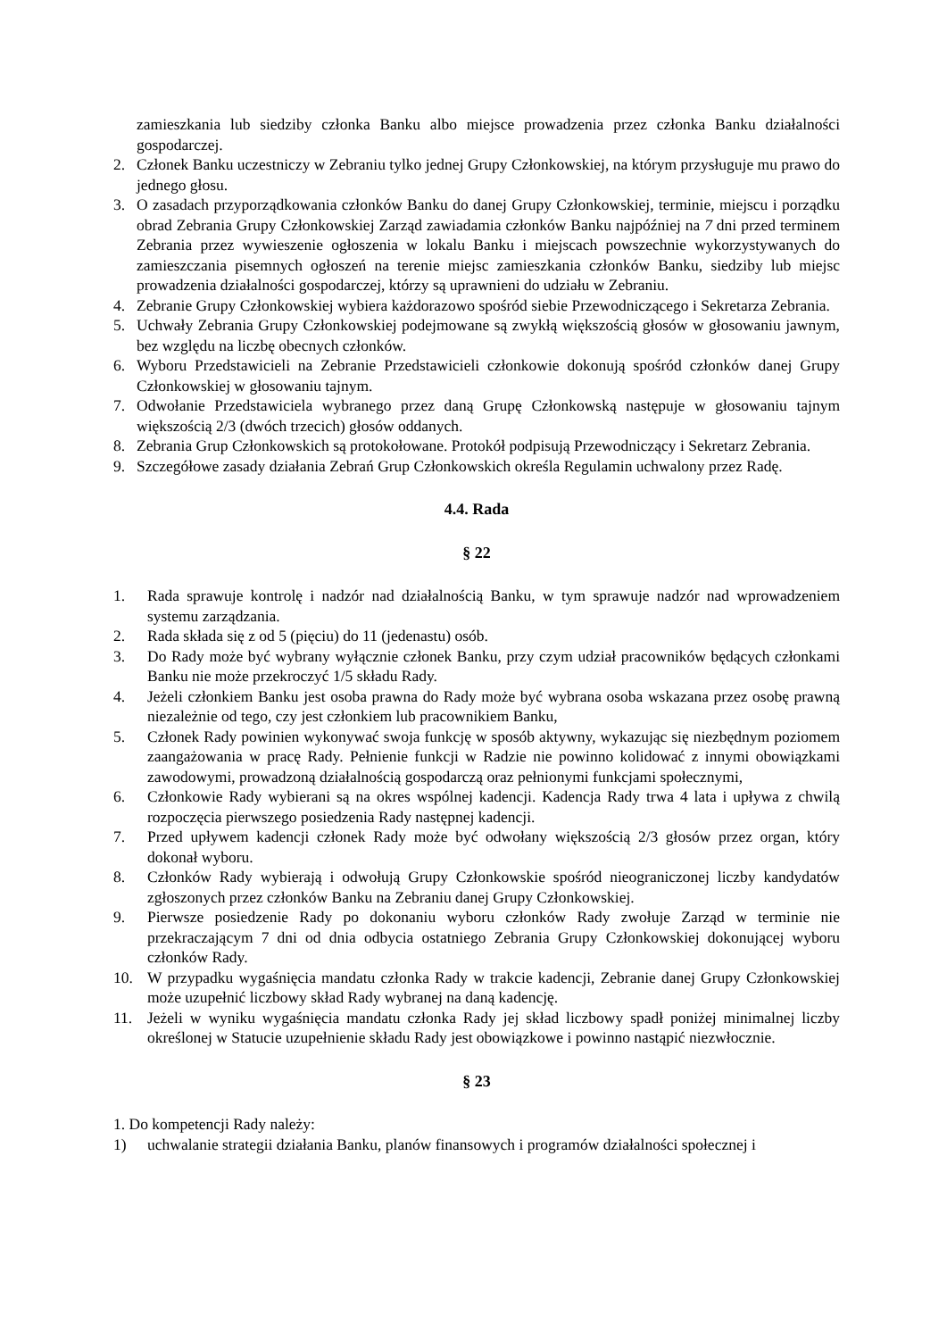zamieszkania lub siedziby członka Banku albo miejsce prowadzenia przez członka Banku działalności gospodarczej.
2. Członek Banku uczestniczy w Zebraniu tylko jednej Grupy Członkowskiej, na którym przysługuje mu prawo do jednego głosu.
3. O zasadach przyporządkowania członków Banku do danej Grupy Członkowskiej, terminie, miejscu i porządku obrad Zebrania Grupy Członkowskiej Zarząd zawiadamia członków Banku najpóźniej na 7 dni przed terminem Zebrania przez wywieszenie ogłoszenia w lokalu Banku i miejscach powszechnie wykorzystywanych do zamieszczania pisemnych ogłoszeń na terenie miejsc zamieszkania członków Banku, siedziby lub miejsc prowadzenia działalności gospodarczej, którzy są uprawnieni do udziału w Zebraniu.
4. Zebranie Grupy Członkowskiej wybiera każdorazowo spośród siebie Przewodniczącego i Sekretarza Zebrania.
5. Uchwały Zebrania Grupy Członkowskiej podejmowane są zwykłą większością głosów w głosowaniu jawnym, bez względu na liczbę obecnych członków.
6. Wyboru Przedstawicieli na Zebranie Przedstawicieli członkowie dokonują spośród członków danej Grupy Członkowskiej w głosowaniu tajnym.
7. Odwołanie Przedstawiciela wybranego przez daną Grupę Członkowską następuje w głosowaniu tajnym większością 2/3 (dwóch trzecich) głosów oddanych.
8. Zebrania Grup Członkowskich są protokołowane. Protokół podpisują Przewodniczący i Sekretarz Zebrania.
9. Szczegółowe zasady działania Zebrań Grup Członkowskich określa Regulamin uchwalony przez Radę.
4.4. Rada
§ 22
1. Rada sprawuje kontrolę i nadzór nad działalnością Banku, w tym sprawuje nadzór nad wprowadzeniem systemu zarządzania.
2. Rada składa się z od 5 (pięciu) do 11 (jedenastu) osób.
3. Do Rady może być wybrany wyłącznie członek Banku, przy czym udział pracowników będących członkami Banku nie może przekroczyć 1/5 składu Rady.
4. Jeżeli członkiem Banku jest osoba prawna do Rady może być wybrana osoba wskazana przez osobę prawną niezależnie od tego, czy jest członkiem lub pracownikiem Banku,
5. Członek Rady powinien wykonywać swoja funkcję w sposób aktywny, wykazując się niezbędnym poziomem zaangażowania w pracę Rady. Pełnienie funkcji w Radzie nie powinno kolidować z innymi obowiązkami zawodowymi, prowadzoną działalnością gospodarczą oraz pełnionymi funkcjami społecznymi,
6. Członkowie Rady wybierani są na okres wspólnej kadencji. Kadencja Rady trwa 4 lata i upływa z chwilą rozpoczęcia pierwszego posiedzenia Rady następnej kadencji.
7. Przed upływem kadencji członek Rady może być odwołany większością 2/3 głosów przez organ, który dokonał wyboru.
8. Członków Rady wybierają i odwołują Grupy Członkowskie spośród nieograniczonej liczby kandydatów zgłoszonych przez członków Banku na Zebraniu danej Grupy Członkowskiej.
9. Pierwsze posiedzenie Rady po dokonaniu wyboru członków Rady zwołuje Zarząd w terminie nie przekraczającym 7 dni od dnia odbycia ostatniego Zebrania Grupy Członkowskiej dokonującej wyboru członków Rady.
10. W przypadku wygaśnięcia mandatu członka Rady w trakcie kadencji, Zebranie danej Grupy Członkowskiej może uzupełnić liczbowy skład Rady wybranej na daną kadencję.
11. Jeżeli w wyniku wygaśnięcia mandatu członka Rady jej skład liczbowy spadł poniżej minimalnej liczby określonej w Statucie uzupełnienie składu Rady jest obowiązkowe i powinno nastąpić niezwłocznie.
§ 23
1. Do kompetencji Rady należy:
1) uchwalanie strategii działania Banku, planów finansowych i programów działalności społecznej i